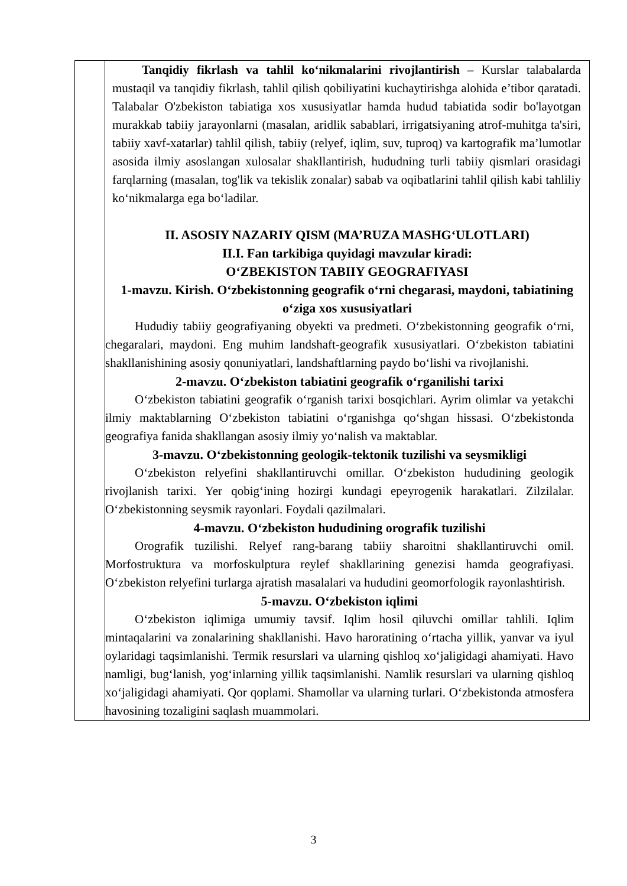| | Tanqidiy fikrlash va tahlil ko‘nikmalarini rivojlantirish – Kurslar talabalarda mustaqil va tanqidiy fikrlash, tahlil qilish qobiliyatini kuchaytirishga alohida e’tibor qaratadi. Talabalar O'zbekiston tabiatiga xos xususiyatlar hamda hudud tabiatida sodir bo'layotgan murakkab tabiiy jarayonlarni (masalan, aridlik sabablari, irrigatsiyaning atrof-muhitga ta'siri, tabiiy xavf-xatarlar) tahlil qilish, tabiiy (relyef, iqlim, suv, tuproq) va kartografik ma’lumotlar asosida ilmiy asoslangan xulosalar shakllantirish, hududning turli tabiiy qismlari orasidagi farqlarning (masalan, tog'lik va tekislik zonalar) sabab va oqibatlarini tahlil qilish kabi tahliliy ko‘nikmalarga ega bo‘ladilar. II. ASOSIY NAZARIY QISM (MA’RUZA MASHG‘ULOTLARI) II.I. Fan tarkibiga quyidagi mavzular kiradi: O‘ZBEKISTON TABIIY GEOGRAFIYASI 1-mavzu. Kirish. O‘zbekistonning geografik o‘rni chegarasi, maydoni, tabiatining o‘ziga xos xususiyatlari Hududiy tabiiy geografiyaning obyekti va predmeti. O‘zbekistonning geografik o‘rni, chegaralari, maydoni. Eng muhim landshaft-geografik xususiyatlari. O‘zbekiston tabiatini shakllanishining asosiy qonuniyatlari, landshaftlarning paydo bo‘lishi va rivojlanishi. 2-mavzu. O‘zbekiston tabiatini geografik o‘rganilishi tarixi O‘zbekiston tabiatini geografik o‘rganish tarixi bosqichlari. Ayrim olimlar va yetakchi ilmiy maktablarning O‘zbekiston tabiatini o‘rganishga qo‘shgan hissasi. O‘zbekistonda geografiya fanida shakllangan asosiy ilmiy yo‘nalish va maktablar. 3-mavzu. O‘zbekistonning geologik-tektonik tuzilishi va seysmikligi O‘zbekiston relyefini shakllantiruvchi omillar. O‘zbekiston hududining geologik rivojlanish tarixi. Yer qobig‘ining hozirgi kundagi epeyrogenik harakatlari. Zilzilalar. O‘zbekistonning seysmik rayonlari. Foydali qazilmalari. 4-mavzu. O‘zbekiston hududining orografik tuzilishi Orografik tuzilishi. Relyef rang-barang tabiiy sharoitni shakllantiruvchi omil. Morfostruktura va morfoskulptura reylef shakllarining genezisi hamda geografiyasi. O‘zbekiston relyefini turlarga ajratish masalalari va hududini geomorfologik rayonlashtirish. 5-mavzu. O‘zbekiston iqlimi O‘zbekiston iqlimiga umumiy tavsif. Iqlim hosil qiluvchi omillar tahlili. Iqlim mintaqalarini va zonalarining shakllanishi. Havo haroratining o‘rtacha yillik, yanvar va iyul oylaridagi taqsimlanishi. Termik resurslari va ularning qishloq xo‘jaligidagi ahamiyati. Havo namligi, bug‘lanish, yog‘inlarning yillik taqsimlanishi. Namlik resurslari va ularning qishloq xo‘jaligidagi ahamiyati. Qor qoplami. Shamollar va ularning turlari. O‘zbekistonda atmosfera havosining tozaligini saqlash muammolari. |
3